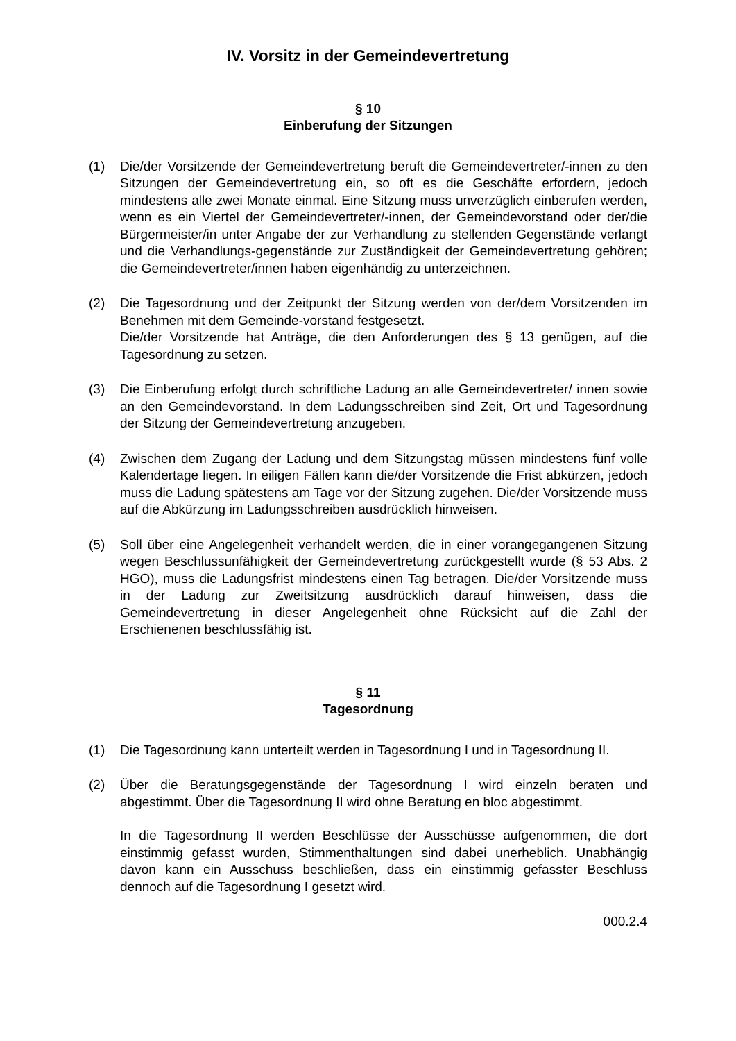IV. Vorsitz in der Gemeindevertretung
§ 10
Einberufung der Sitzungen
(1) Die/der Vorsitzende der Gemeindevertretung beruft die Gemeindevertreter/-innen zu den Sitzungen der Gemeindevertretung ein, so oft es die Geschäfte erfordern, jedoch mindestens alle zwei Monate einmal. Eine Sitzung muss unverzüglich einberufen werden, wenn es ein Viertel der Gemeindevertreter/-innen, der Gemeindevorstand oder der/die Bürgermeister/in unter Angabe der zur Verhandlung zu stellenden Gegenstände verlangt und die Verhandlungs-gegenstände zur Zuständigkeit der Gemeindevertretung gehören; die Gemeindevertreter/innen haben eigenhändig zu unterzeichnen.
(2) Die Tagesordnung und der Zeitpunkt der Sitzung werden von der/dem Vorsitzenden im Benehmen mit dem Gemeinde-vorstand festgesetzt.
Die/der Vorsitzende hat Anträge, die den Anforderungen des § 13 genügen, auf die Tagesordnung zu setzen.
(3) Die Einberufung erfolgt durch schriftliche Ladung an alle Gemeindevertreter/ innen sowie an den Gemeindevorstand. In dem Ladungsschreiben sind Zeit, Ort und Tagesordnung der Sitzung der Gemeindevertretung anzugeben.
(4) Zwischen dem Zugang der Ladung und dem Sitzungstag müssen mindestens fünf volle Kalendertage liegen. In eiligen Fällen kann die/der Vorsitzende die Frist abkürzen, jedoch muss die Ladung spätestens am Tage vor der Sitzung zugehen. Die/der Vorsitzende muss auf die Abkürzung im Ladungsschreiben ausdrücklich hinweisen.
(5) Soll über eine Angelegenheit verhandelt werden, die in einer vorangegangenen Sitzung wegen Beschlussunfähigkeit der Gemeindevertretung zurückgestellt wurde (§ 53 Abs. 2 HGO), muss die Ladungsfrist mindestens einen Tag betragen. Die/der Vorsitzende muss in der Ladung zur Zweitsitzung ausdrücklich darauf hinweisen, dass die Gemeindevertretung in dieser Angelegenheit ohne Rücksicht auf die Zahl der Erschienenen beschlussfähig ist.
§ 11
Tagesordnung
(1) Die Tagesordnung kann unterteilt werden in Tagesordnung I und in Tagesordnung II.
(2) Über die Beratungsgegenstände der Tagesordnung I wird einzeln beraten und abgestimmt. Über die Tagesordnung II wird ohne Beratung en bloc abgestimmt.
In die Tagesordnung II werden Beschlüsse der Ausschüsse aufgenommen, die dort einstimmig gefasst wurden, Stimmenthaltungen sind dabei unerheblich. Unabhängig davon kann ein Ausschuss beschließen, dass ein einstimmig gefasster Beschluss dennoch auf die Tagesordnung I gesetzt wird.
000.2.4